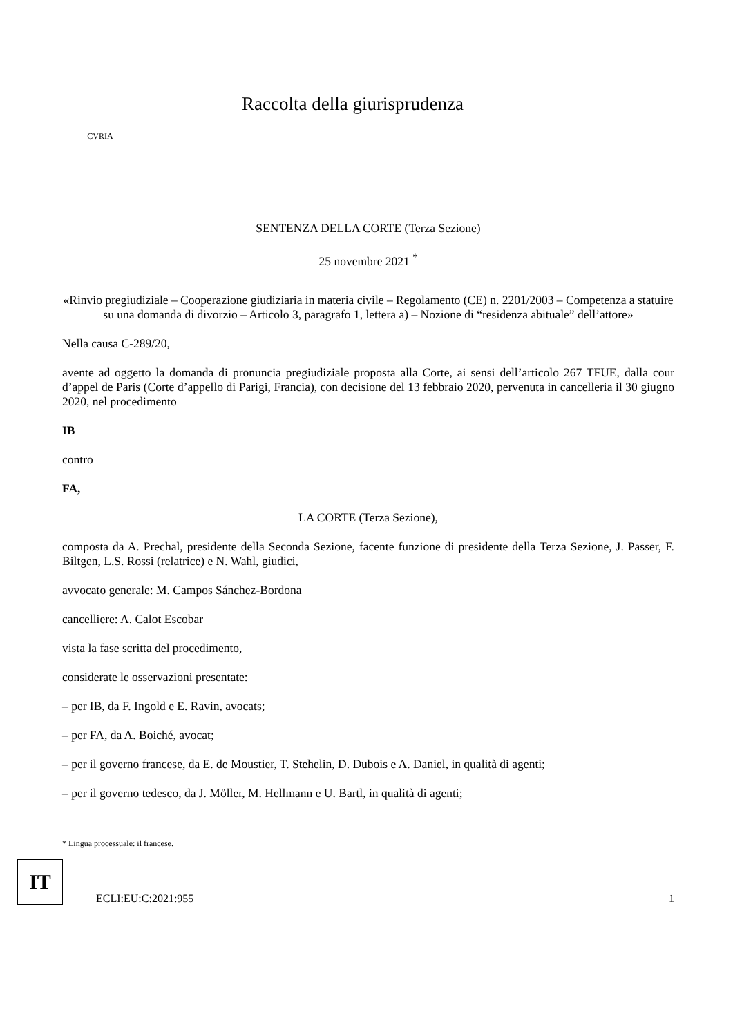CVRIA
Raccolta della giurisprudenza
SENTENZA DELLA CORTE (Terza Sezione)
25 novembre 2021 <sup>*</sup>
«Rinvio pregiudiziale – Cooperazione giudiziaria in materia civile – Regolamento (CE) n. 2201/2003 – Competenza a statuire su una domanda di divorzio – Articolo 3, paragrafo 1, lettera a) – Nozione di “residenza abituale” dell’attore»
Nella causa C-289/20,
avente ad oggetto la domanda di pronuncia pregiudiziale proposta alla Corte, ai sensi dell’articolo 267 TFUE, dalla cour d’appel de Paris (Corte d’appello di Parigi, Francia), con decisione del 13 febbraio 2020, pervenuta in cancelleria il 30 giugno 2020, nel procedimento
IB
contro
FA,
LA CORTE (Terza Sezione),
composta da A. Prechal, presidente della Seconda Sezione, facente funzione di presidente della Terza Sezione, J. Passer, F. Biltgen, L.S. Rossi (relatrice) e N. Wahl, giudici,
avvocato generale: M. Campos Sánchez-Bordona
cancelliere: A. Calot Escobar
vista la fase scritta del procedimento,
considerate le osservazioni presentate:
– per IB, da F. Ingold e E. Ravin, avocats;
– per FA, da A. Boiché, avocat;
– per il governo francese, da E. de Moustier, T. Stehelin, D. Dubois e A. Daniel, in qualità di agenti;
– per il governo tedesco, da J. Möller, M. Hellmann e U. Bartl, in qualità di agenti;
* Lingua processuale: il francese.
IT
ECLI:EU:C:2021:955
1